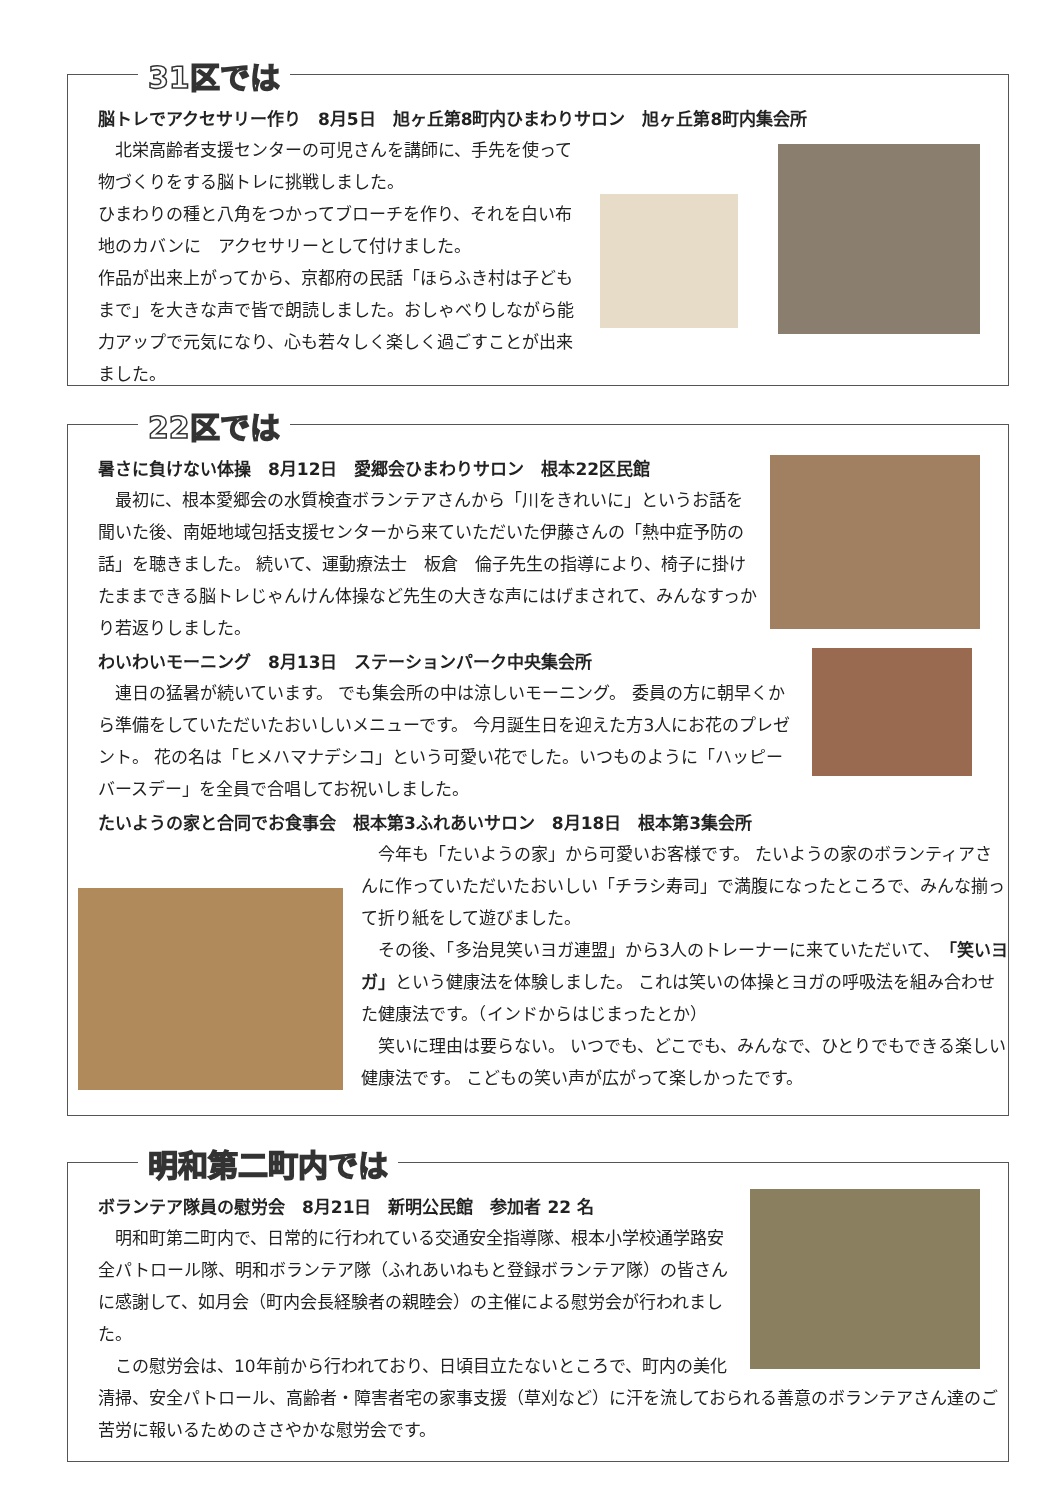31区では
脳トレでアクセサリー作り　8月5日　旭ヶ丘第8町内ひまわりサロン　旭ヶ丘第8町内集会所
　北栄高齢者支援センターの可児さんを講師に、手先を使って物づくりをする脳トレに挑戦しました。
ひまわりの種と八角をつかってブローチを作り、それを白い布地のカバンに　アクセサリーとして付けました。
作品が出来上がってから、京都府の民話「ほらふき村は子どもまで」を大きな声で皆で朗読しました。おしゃべりしながら能力アップで元気になり、心も若々しく楽しく過ごすことが出来ました。
22区では
暑さに負けない体操　8月12日　愛郷会ひまわりサロン　根本22区民館
　最初に、根本愛郷会の水質検査ボランテアさんから「川をきれいに」というお話を聞いた後、南姫地域包括支援センターから来ていただいた伊藤さんの「熱中症予防の話」を聴きました。 続いて、運動療法士　板倉　倫子先生の指導により、椅子に掛けたままできる脳トレじゃんけん体操など先生の大きな声にはげまされて、みんなすっかり若返りしました。
わいわいモーニング　8月13日　ステーションパーク中央集会所
　連日の猛暑が続いています。 でも集会所の中は涼しいモーニング。 委員の方に朝早くから準備をしていただいたおいしいメニューです。 今月誕生日を迎えた方3人にお花のプレゼント。 花の名は「ヒメハマナデシコ」という可愛い花でした。いつものように「ハッピーバースデー」を全員で合唱してお祝いしました。
たいようの家と合同でお食事会　根本第3ふれあいサロン　8月18日　根本第3集会所
　今年も「たいようの家」から可愛いお客様です。 たいようの家のボランティアさんに作っていただいたおいしい「チラシ寿司」で満腹になったところで、みんな揃って折り紙をして遊びました。
　その後、「多治見笑いヨガ連盟」から3人のトレーナーに来ていただいて、「笑いヨガ」という健康法を体験しました。 これは笑いの体操とヨガの呼吸法を組み合わせた健康法です。（インドからはじまったとか）
　笑いに理由は要らない。 いつでも、どこでも、みんなで、ひとりでもできる楽しい健康法です。 こどもの笑い声が広がって楽しかったです。
明和第二町内では
ボランテア隊員の慰労会　8月21日　新明公民館　参加者 22 名
　明和町第二町内で、日常的に行われている交通安全指導隊、根本小学校通学路安全パトロール隊、明和ボランテア隊（ふれあいねもと登録ボランテア隊）の皆さんに感謝して、如月会（町内会長経験者の親睦会）の主催による慰労会が行われました。
　この慰労会は、10年前から行われており、日頃目立たないところで、町内の美化清掃、安全パトロール、高齢者・障害者宅の家事支援（草刈など）に汗を流しておられる善意のボランテアさん達のご苦労に報いるためのささやかな慰労会です。